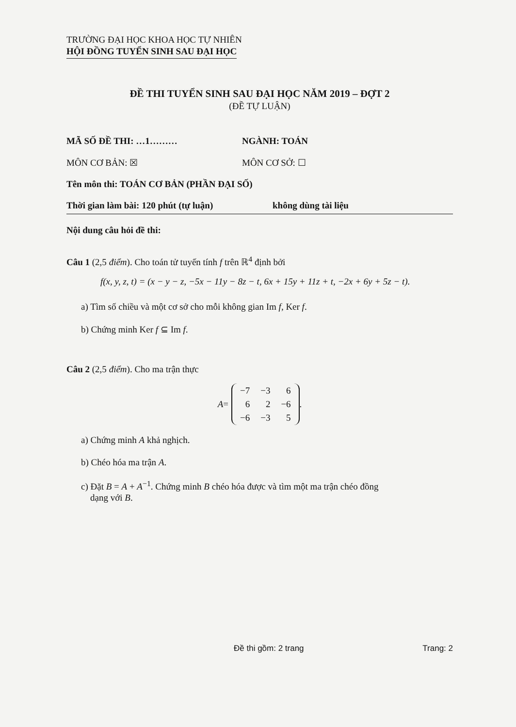TRƯỜNG ĐẠI HỌC KHOA HỌC TỰ NHIÊN
HỘI ĐỒNG TUYỂN SINH SAU ĐẠI HỌC
ĐỀ THI TUYỂN SINH SAU ĐẠI HỌC NĂM 2019 – ĐỢT 2
(ĐỀ TỰ LUẬN)
MÃ SỐ ĐỀ THI: …1……… NGÀNH: TOÁN
MÔN CƠ BẢN: ☒ MÔN CƠ SỞ: ☐
Tên môn thi: TOÁN CƠ BẢN (PHẦN ĐẠI SỐ)
Thời gian làm bài: 120 phút (tự luận) không dùng tài liệu
Nội dung câu hỏi đề thi:
Câu 1 (2,5 điểm). Cho toán tử tuyến tính f trên ℝ<sup>4</sup> định bởi
f(x, y, z, t) = (x − y − z, −5x − 11y − 8z − t, 6x + 15y + 11z + t, −2x + 6y + 5z − t).
a) Tìm số chiều và một cơ sở cho mỗi không gian Im f, Ker f.
b) Chứng minh Ker f ⊆ Im f.
Câu 2 (2,5 điểm). Cho ma trận thực
A =
| −7 | −3 | 6 |
| 6 | 2 | −6 |
| −6 | −3 | 5 |
.
a) Chứng minh A khả nghịch.
b) Chéo hóa ma trận A.
c) Đặt B = A + A<sup>−1</sup>. Chứng minh B chéo hóa được và tìm một ma trận chéo đồng
dạng với B.
Đề thi gồm: 2 trang Trang: 2